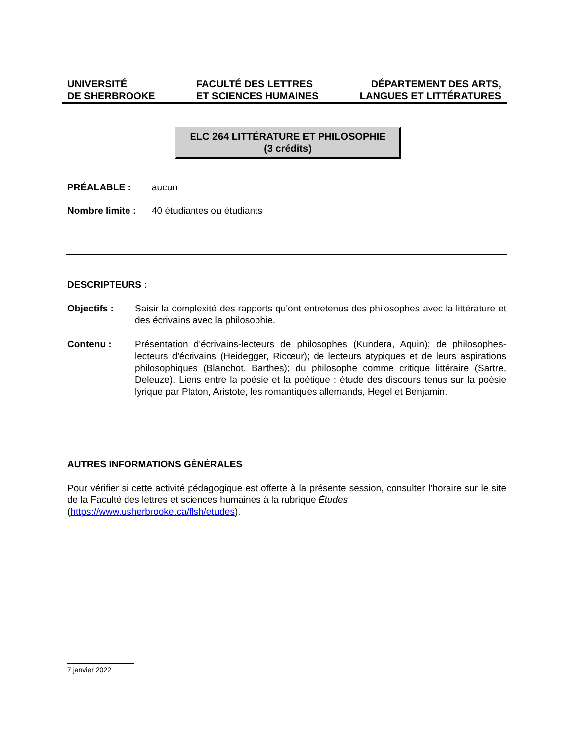UNIVERSITÉ
DE SHERBROOKE
FACULTÉ DES LETTRES
ET SCIENCES HUMAINES
DÉPARTEMENT DES ARTS,
LANGUES ET LITTÉRATURES
ELC 264 LITTÉRATURE ET PHILOSOPHIE
(3 crédits)
PRÉALABLE : aucun
Nombre limite : 40 étudiantes ou étudiants
DESCRIPTEURS :
Objectifs : Saisir la complexité des rapports qu'ont entretenus des philosophes avec la littérature et des écrivains avec la philosophie.
Contenu : Présentation d'écrivains-lecteurs de philosophes (Kundera, Aquin); de philosophes-lecteurs d'écrivains (Heidegger, Ricœur); de lecteurs atypiques et de leurs aspirations philosophiques (Blanchot, Barthes); du philosophe comme critique littéraire (Sartre, Deleuze). Liens entre la poésie et la poétique : étude des discours tenus sur la poésie lyrique par Platon, Aristote, les romantiques allemands, Hegel et Benjamin.
AUTRES INFORMATIONS GÉNÉRALES
Pour vérifier si cette activité pédagogique est offerte à la présente session, consulter l’horaire sur le site de la Faculté des lettres et sciences humaines à la rubrique Études
(https://www.usherbrooke.ca/flsh/etudes).
7 janvier 2022